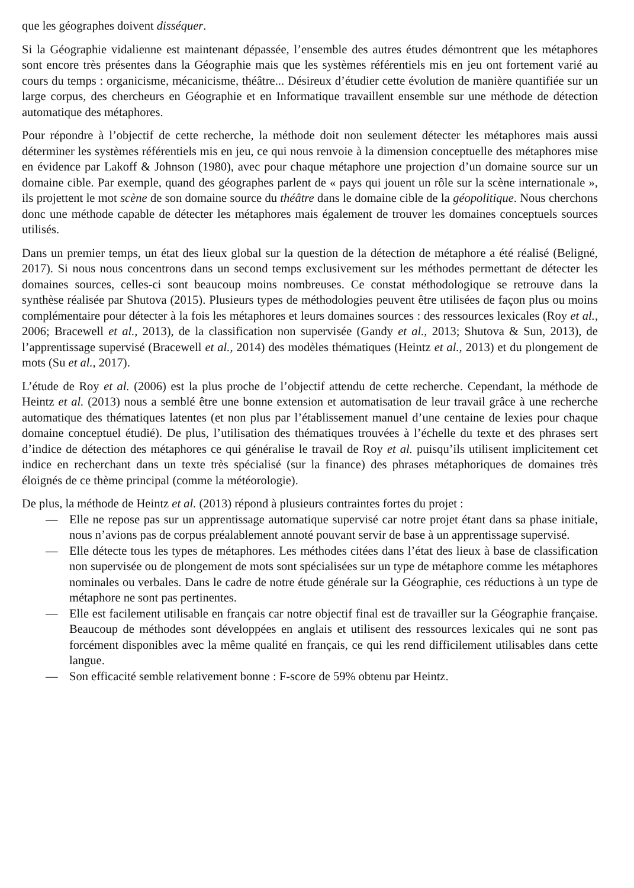que les géographes doivent disséquer.
Si la Géographie vidalienne est maintenant dépassée, l’ensemble des autres études démontrent que les métaphores sont encore très présentes dans la Géographie mais que les systèmes référentiels mis en jeu ont fortement varié au cours du temps : organicisme, mécanicisme, théâtre... Désireux d’étudier cette évolution de manière quantifiée sur un large corpus, des chercheurs en Géographie et en Informatique travaillent ensemble sur une méthode de détection automatique des métaphores.
Pour répondre à l’objectif de cette recherche, la méthode doit non seulement détecter les métaphores mais aussi déterminer les systèmes référentiels mis en jeu, ce qui nous renvoie à la dimension conceptuelle des métaphores mise en évidence par Lakoff & Johnson (1980), avec pour chaque métaphore une projection d’un domaine source sur un domaine cible. Par exemple, quand des géographes parlent de « pays qui jouent un rôle sur la scène internationale », ils projettent le mot scène de son domaine source du théâtre dans le domaine cible de la géopolitique. Nous cherchons donc une méthode capable de détecter les métaphores mais également de trouver les domaines conceptuels sources utilisés.
Dans un premier temps, un état des lieux global sur la question de la détection de métaphore a été réalisé (Beligné, 2017). Si nous nous concentrons dans un second temps exclusivement sur les méthodes permettant de détecter les domaines sources, celles-ci sont beaucoup moins nombreuses. Ce constat méthodologique se retrouve dans la synthèse réalisée par Shutova (2015). Plusieurs types de méthodologies peuvent être utilisées de façon plus ou moins complémentaire pour détecter à la fois les métaphores et leurs domaines sources : des ressources lexicales (Roy et al., 2006; Bracewell et al., 2013), de la classification non supervisée (Gandy et al., 2013; Shutova & Sun, 2013), de l’apprentissage supervisé (Bracewell et al., 2014) des modèles thématiques (Heintz et al., 2013) et du plongement de mots (Su et al., 2017).
L’étude de Roy et al. (2006) est la plus proche de l’objectif attendu de cette recherche. Cependant, la méthode de Heintz et al. (2013) nous a semblé être une bonne extension et automatisation de leur travail grâce à une recherche automatique des thématiques latentes (et non plus par l’établissement manuel d’une centaine de lexies pour chaque domaine conceptuel étudié). De plus, l’utilisation des thématiques trouvées à l’échelle du texte et des phrases sert d’indice de détection des métaphores ce qui généralise le travail de Roy et al. puisqu’ils utilisent implicitement cet indice en recherchant dans un texte très spécialisé (sur la finance) des phrases métaphoriques de domaines très éloignés de ce thème principal (comme la météorologie).
De plus, la méthode de Heintz et al. (2013) répond à plusieurs contraintes fortes du projet :
— Elle ne repose pas sur un apprentissage automatique supervisé car notre projet étant dans sa phase initiale, nous n’avions pas de corpus préalablement annoté pouvant servir de base à un apprentissage supervisé.
— Elle détecte tous les types de métaphores. Les méthodes citées dans l’état des lieux à base de classification non supervisée ou de plongement de mots sont spécialisées sur un type de métaphore comme les métaphores nominales ou verbales. Dans le cadre de notre étude générale sur la Géographie, ces réductions à un type de métaphore ne sont pas pertinentes.
— Elle est facilement utilisable en français car notre objectif final est de travailler sur la Géographie française. Beaucoup de méthodes sont développées en anglais et utilisent des ressources lexicales qui ne sont pas forcément disponibles avec la même qualité en français, ce qui les rend difficilement utilisables dans cette langue.
— Son efficacité semble relativement bonne : F-score de 59% obtenu par Heintz.